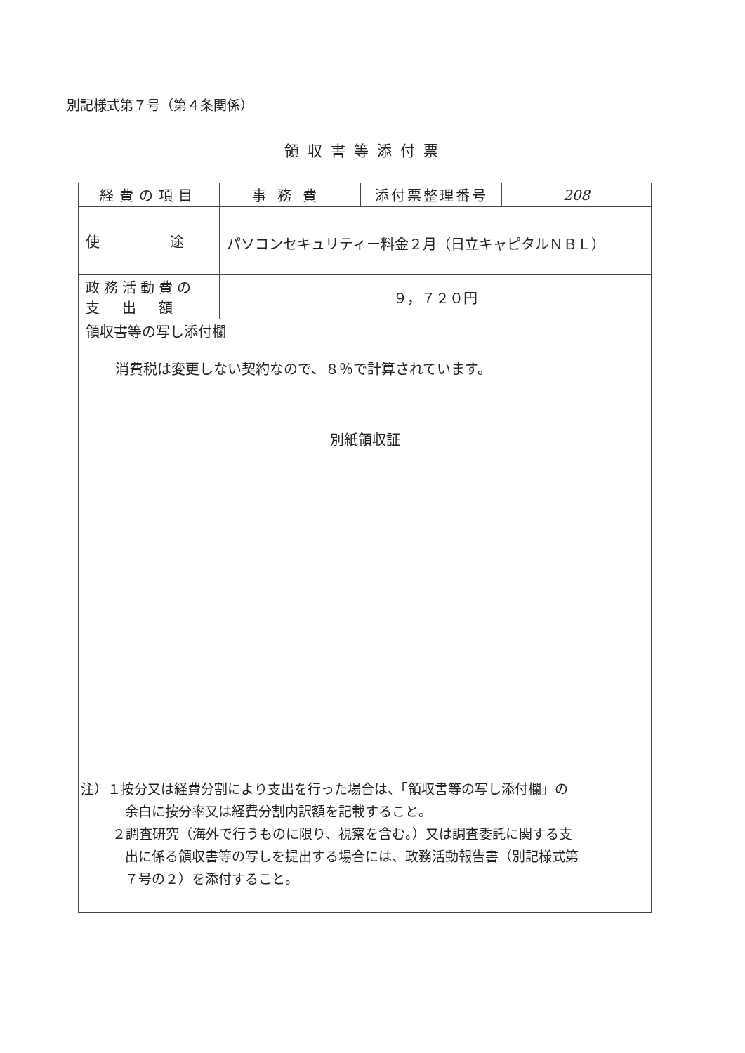別記様式第７号（第４条関係）
領収書等添付票
| 経費の項目 | 事務費 | 添付票整理番号 | 208 |
| 使 途 | パソコンセキュリティー料金２月（日立キャピタルＮＢＬ） | | |
| 政務活動費の 支 出 額 | ９，７２０円 | | |
| 領収書等の写し添付欄 消費税は変更しない契約なので、８％で計算されています。 別紙領収証 | | | |
注）１按分又は経費分割により支出を行った場合は、「領収書等の写し添付欄」の
余白に按分率又は経費分割内訳額を記載すること。
２調査研究（海外で行うものに限り、視察を含む。）又は調査委託に関する支
出に係る領収書等の写しを提出する場合には、政務活動報告書（別記様式第
７号の２）を添付すること。